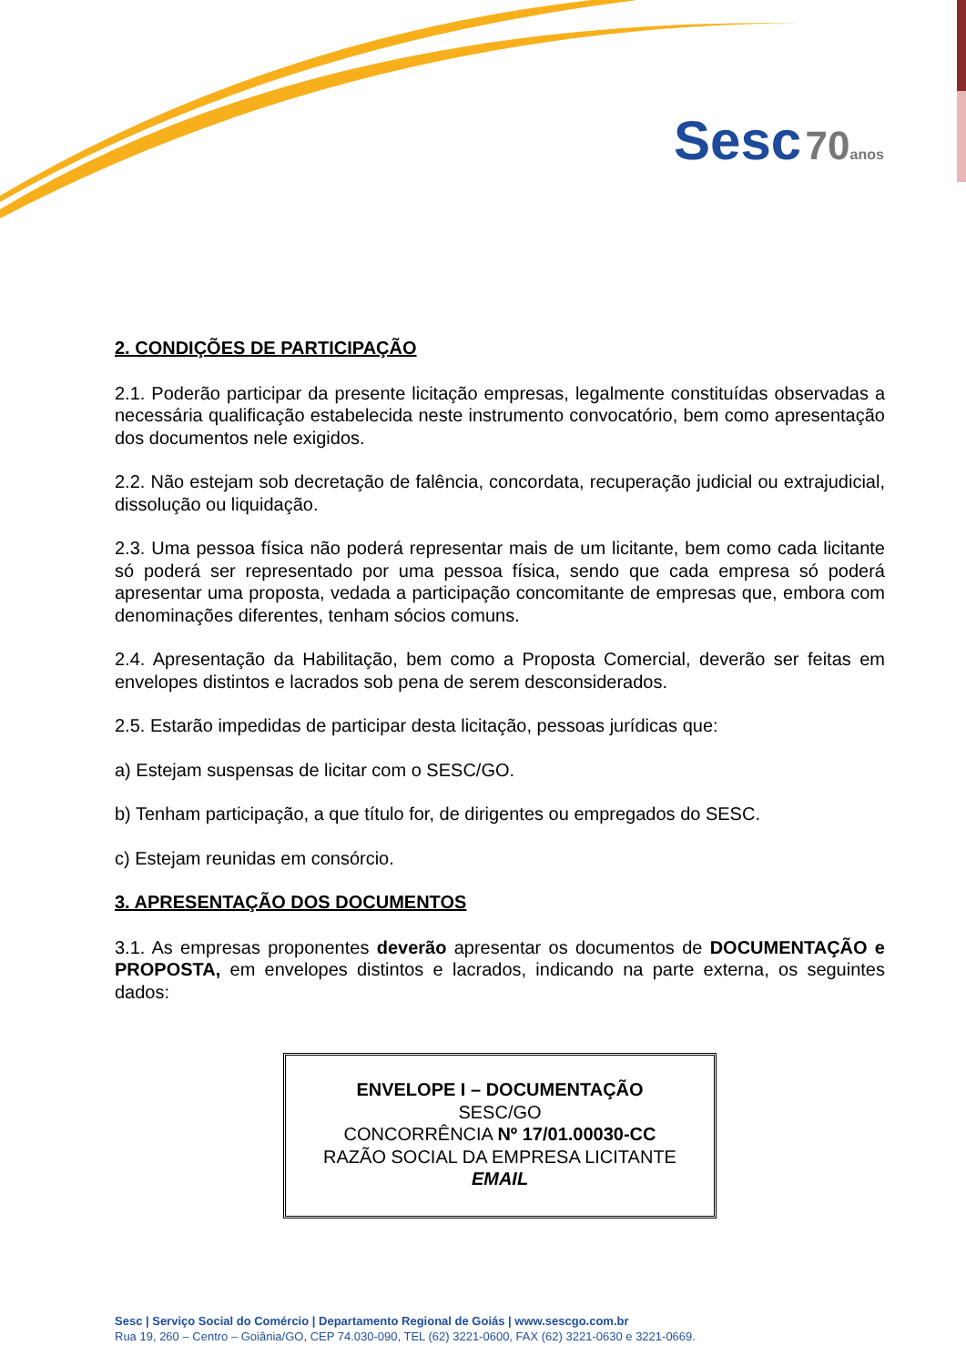Sesc 70 anos
2. CONDIÇÕES DE PARTICIPAÇÃO
2.1. Poderão participar da presente licitação empresas, legalmente constituídas observadas a necessária qualificação estabelecida neste instrumento convocatório, bem como apresentação dos documentos nele exigidos.
2.2. Não estejam sob decretação de falência, concordata, recuperação judicial ou extrajudicial, dissolução ou liquidação.
2.3. Uma pessoa física não poderá representar mais de um licitante, bem como cada licitante só poderá ser representado por uma pessoa física, sendo que cada empresa só poderá apresentar uma proposta, vedada a participação concomitante de empresas que, embora com denominações diferentes, tenham sócios comuns.
2.4. Apresentação da Habilitação, bem como a Proposta Comercial, deverão ser feitas em envelopes distintos e lacrados sob pena de serem desconsiderados.
2.5. Estarão impedidas de participar desta licitação, pessoas jurídicas que:
a) Estejam suspensas de licitar com o SESC/GO.
b) Tenham participação, a que título for, de dirigentes ou empregados do SESC.
c) Estejam reunidas em consórcio.
3. APRESENTAÇÃO DOS DOCUMENTOS
3.1. As empresas proponentes deverão apresentar os documentos de DOCUMENTAÇÃO e PROPOSTA, em envelopes distintos e lacrados, indicando na parte externa, os seguintes dados:
ENVELOPE I – DOCUMENTAÇÃO
SESC/GO
CONCORRÊNCIA Nº 17/01.00030-CC
RAZÃO SOCIAL DA EMPRESA LICITANTE
EMAIL
Sesc | Serviço Social do Comércio | Departamento Regional de Goiás | www.sescgo.com.br
Rua 19, 260 – Centro – Goiânia/GO, CEP 74.030-090, TEL (62) 3221-0600, FAX (62) 3221-0630 e 3221-0669.